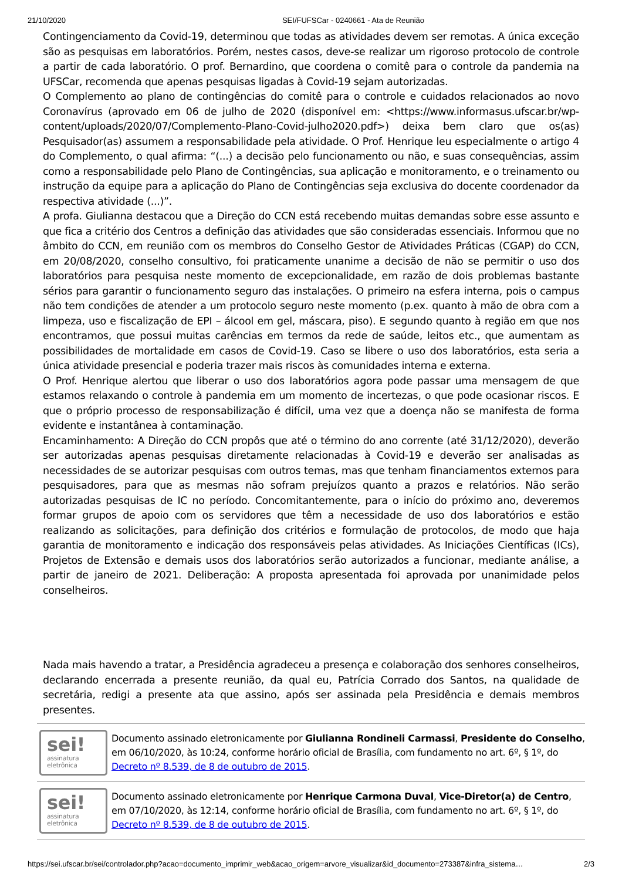21/10/2020 SEI/FUFSCar - 0240661 - Ata de Reunião
Contingenciamento da Covid-19, determinou que todas as atividades devem ser remotas. A única exceção são as pesquisas em laboratórios. Porém, nestes casos, deve-se realizar um rigoroso protocolo de controle a partir de cada laboratório. O prof. Bernardino, que coordena o comitê para o controle da pandemia na UFSCar, recomenda que apenas pesquisas ligadas à Covid-19 sejam autorizadas.
O Complemento ao plano de contingências do comitê para o controle e cuidados relacionados ao novo Coronavírus (aprovado em 06 de julho de 2020 (disponível em: <https://www.informasus.ufscar.br/wp-content/uploads/2020/07/Complemento-Plano-Covid-julho2020.pdf>) deixa bem claro que os(as) Pesquisador(as) assumem a responsabilidade pela atividade. O Prof. Henrique leu especialmente o artigo 4 do Complemento, o qual afirma: “(...) a decisão pelo funcionamento ou não, e suas consequências, assim como a responsabilidade pelo Plano de Contingências, sua aplicação e monitoramento, e o treinamento ou instrução da equipe para a aplicação do Plano de Contingências seja exclusiva do docente coordenador da respectiva atividade (...)”.
A profa. Giulianna destacou que a Direção do CCN está recebendo muitas demandas sobre esse assunto e que fica a critério dos Centros a definição das atividades que são consideradas essenciais. Informou que no âmbito do CCN, em reunião com os membros do Conselho Gestor de Atividades Práticas (CGAP) do CCN, em 20/08/2020, conselho consultivo, foi praticamente unanime a decisão de não se permitir o uso dos laboratórios para pesquisa neste momento de excepcionalidade, em razão de dois problemas bastante sérios para garantir o funcionamento seguro das instalações. O primeiro na esfera interna, pois o campus não tem condições de atender a um protocolo seguro neste momento (p.ex. quanto à mão de obra com a limpeza, uso e fiscalização de EPI – álcool em gel, máscara, piso). E segundo quanto à região em que nos encontramos, que possui muitas carências em termos da rede de saúde, leitos etc., que aumentam as possibilidades de mortalidade em casos de Covid-19. Caso se libere o uso dos laboratórios, esta seria a única atividade presencial e poderia trazer mais riscos às comunidades interna e externa.
O Prof. Henrique alertou que liberar o uso dos laboratórios agora pode passar uma mensagem de que estamos relaxando o controle à pandemia em um momento de incertezas, o que pode ocasionar riscos. E que o próprio processo de responsabilização é difícil, uma vez que a doença não se manifesta de forma evidente e instantânea à contaminação.
Encaminhamento: A Direção do CCN propôs que até o término do ano corrente (até 31/12/2020), deverão ser autorizadas apenas pesquisas diretamente relacionadas à Covid-19 e deverão ser analisadas as necessidades de se autorizar pesquisas com outros temas, mas que tenham financiamentos externos para pesquisadores, para que as mesmas não sofram prejuízos quanto a prazos e relatórios. Não serão autorizadas pesquisas de IC no período. Concomitantemente, para o início do próximo ano, deveremos formar grupos de apoio com os servidores que têm a necessidade de uso dos laboratórios e estão realizando as solicitações, para definição dos critérios e formulação de protocolos, de modo que haja garantia de monitoramento e indicação dos responsáveis pelas atividades. As Iniciações Científicas (ICs), Projetos de Extensão e demais usos dos laboratórios serão autorizados a funcionar, mediante análise, a partir de janeiro de 2021. Deliberação: A proposta apresentada foi aprovada por unanimidade pelos conselheiros.
Nada mais havendo a tratar, a Presidência agradeceu a presença e colaboração dos senhores conselheiros, declarando encerrada a presente reunião, da qual eu, Patrícia Corrado dos Santos, na qualidade de secretária, redigi a presente ata que assino, após ser assinada pela Presidência e demais membros presentes.
sei!
assinatura eletrônica
Documento assinado eletronicamente por Giulianna Rondineli Carmassi, Presidente do Conselho, em 06/10/2020, às 10:24, conforme horário oficial de Brasília, com fundamento no art. 6º, § 1º, do Decreto nº 8.539, de 8 de outubro de 2015.
sei!
assinatura eletrônica
Documento assinado eletronicamente por Henrique Carmona Duval, Vice-Diretor(a) de Centro, em 07/10/2020, às 12:14, conforme horário oficial de Brasília, com fundamento no art. 6º, § 1º, do Decreto nº 8.539, de 8 de outubro de 2015.
https://sei.ufscar.br/sei/controlador.php?acao=documento_imprimir_web&acao_origem=arvore_visualizar&id_documento=273387&infra_sistema… 2/3